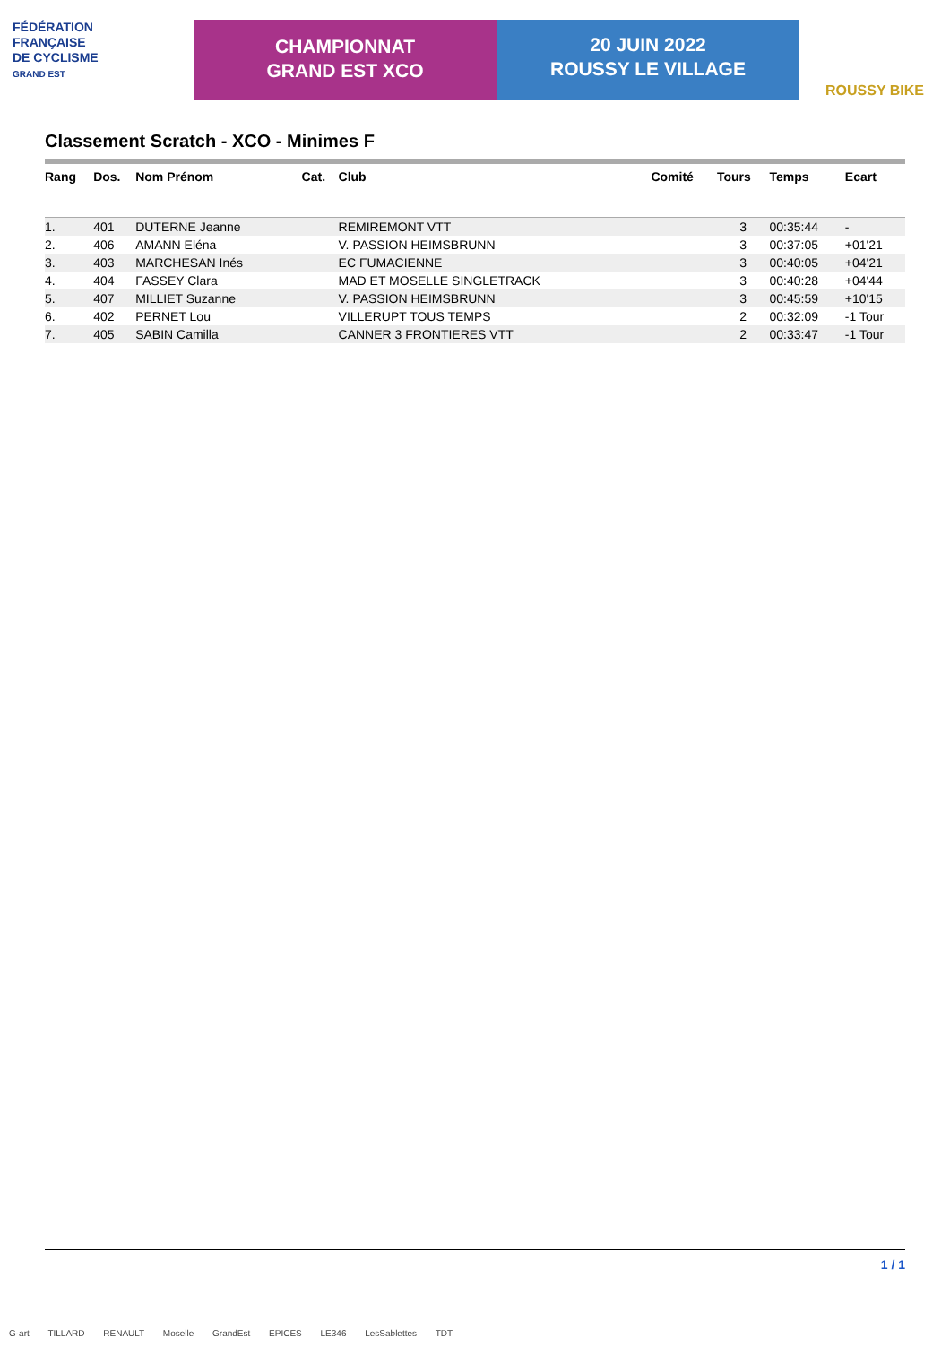FÉDÉRATION
FRANÇAISE
DE CYCLISME
GRAND EST
CHAMPIONNAT
GRAND EST XCO
20 JUIN 2022
ROUSSY LE VILLAGE
ROUSSY BIKE
Classement Scratch - XCO - Minimes F
| Rang | Dos. | Nom Prénom | Cat. | Club | Comité | Tours | Temps | Ecart |
| --- | --- | --- | --- | --- | --- | --- | --- | --- |
| 1. | 401 | DUTERNE Jeanne | | REMIREMONT VTT | | 3 | 00:35:44 | - |
| 2. | 406 | AMANN Eléna | | V. PASSION HEIMSBRUNN | | 3 | 00:37:05 | +01'21 |
| 3. | 403 | MARCHESAN Inés | | EC FUMACIENNE | | 3 | 00:40:05 | +04'21 |
| 4. | 404 | FASSEY Clara | | MAD ET MOSELLE SINGLETRACK | | 3 | 00:40:28 | +04'44 |
| 5. | 407 | MILLIET Suzanne | | V. PASSION HEIMSBRUNN | | 3 | 00:45:59 | +10'15 |
| 6. | 402 | PERNET Lou | | VILLERUPT TOUS TEMPS | | 2 | 00:32:09 | -1 Tour |
| 7. | 405 | SABIN Camilla | | CANNER 3 FRONTIERES VTT | | 2 | 00:33:47 | -1 Tour |
1 / 1
G-art TILLARD RENAULT Moselle GrandEst EPICES LE346 LesSablettes TDT